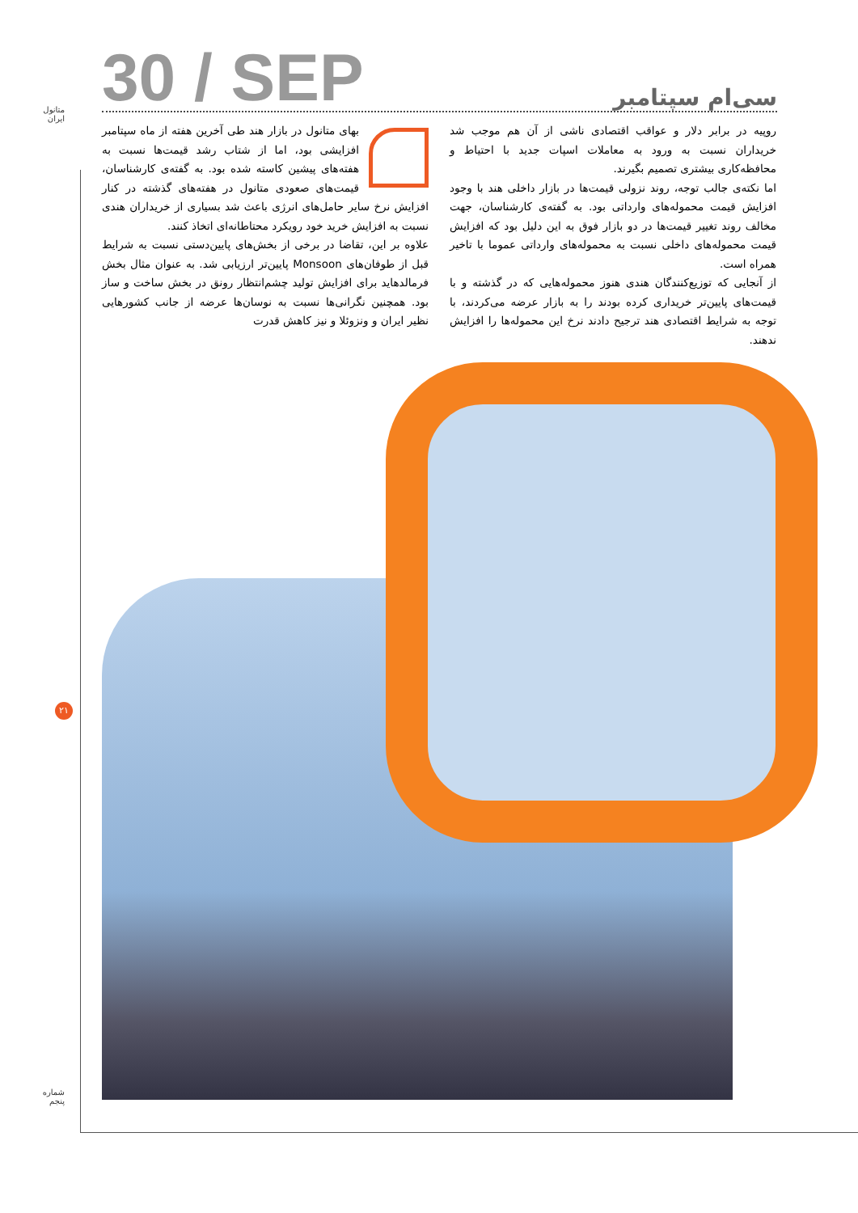متانول
ایران
30 / SEP
سی‌ام سپتامبر
بهای متانول در بازار هند طی آخرین هفته از ماه سپتامبر افزایشی بود، اما از شتاب رشد قیمت‌ها نسبت به هفته‌های پیشین کاسته شده بود. به گفته‌ی کارشناسان، قیمت‌های صعودی متانول در هفته‌های گذشته در کنار افزایش نرخ سایر حامل‌های انرژی باعث شد بسیاری از خریداران هندی نسبت به افزایش خرید خود رویکرد محتاطانه‌ای اتخاذ کنند.
علاوه بر این، تقاضا در برخی از بخش‌های پایین‌دستی نسبت به شرایط قبل از طوفان‌های Monsoon پایین‌تر ارزیابی شد. به عنوان مثال بخش فرمالدهاید برای افزایش تولید چشم‌انتظار رونق در بخش ساخت و ساز بود. همچنین نگرانی‌ها نسبت به نوسان‌ها عرضه از جانب کشورهایی نظیر ایران و ونزوئلا و نیز کاهش قدرت
روپیه در برابر دلار و عواقب اقتصادی ناشی از آن هم موجب شد خریداران نسبت به ورود به معاملات اسپات جدید با احتیاط و محافظه‌کاری بیشتری تصمیم بگیرند.
اما نکته‌ی جالب توجه، روند نزولی قیمت‌ها در بازار داخلی هند با وجود افزایش قیمت محموله‌های وارداتی بود. به گفته‌ی کارشناسان، جهت مخالف روند تغییر قیمت‌ها در دو بازار فوق به این دلیل بود که افزایش قیمت محموله‌های داخلی نسبت به محموله‌های وارداتی عموما با تاخیر همراه است.
از آنجایی که توزیع‌کنندگان هندی هنوز محموله‌هایی که در گذشته و با قیمت‌های پایین‌تر خریداری کرده بودند را به بازار عرضه می‌کردند، با توجه به شرایط اقتصادی هند ترجیح دادند نرخ این محموله‌ها را افزایش ندهند.
۲۱
شماره
پنجم